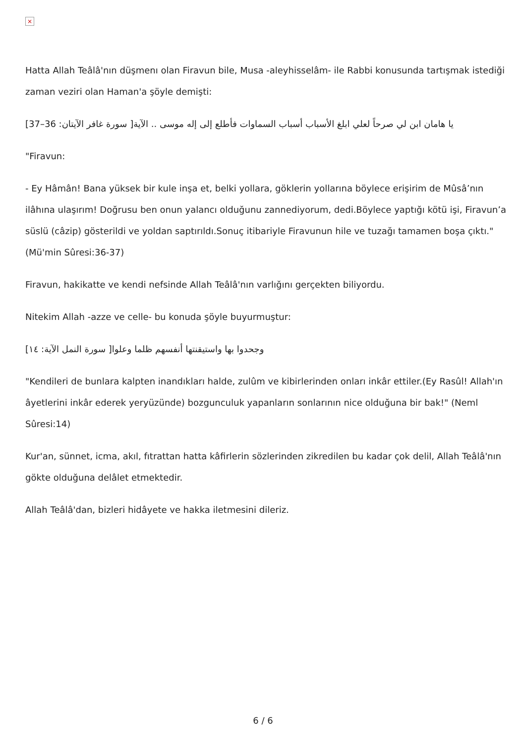×
Hatta Allah Teâlâ'nın düşmenı olan Firavun bile, Musa -aleyhisselâm- ile Rabbi konusunda tartışmak istediği zaman veziri olan Haman'a şöyle demişti:
[يا هامان ابن لي صرحاً لعلي ابلغ الأسباب أسباب السماوات فأطلع إلى إله موسى .. الآية[ سورة غافر الآيتان: 36–37
"Firavun:
- Ey Hâmân! Bana yüksek bir kule inşa et, belki yollara, göklerin yollarına böylece erişirim de Mûsâ’nın ilâhına ulaşırım! Doğrusu ben onun yalancı olduğunu zannediyorum, dedi.Böylece yaptığı kötü işi, Firavun’a süslü (câzip) gösterildi ve yoldan saptırıldı.Sonuç itibariyle Firavunun hile ve tuzağı tamamen boşa çıktı." (Mü'min Sûresi:36-37)
Firavun, hakikatte ve kendi nefsinde Allah Teâlâ'nın varlığını gerçekten biliyordu.
Nitekim Allah -azze ve celle- bu konuda şöyle buyurmuştur:
[وجحدوا بها واستيقنتها أنفسهم ظلما وعلوا[ سورة النمل الآية: ١٤
"Kendileri de bunlara kalpten inandıkları halde, zulûm ve kibirlerinden onları inkâr ettiler.(Ey Rasûl! Allah'ın âyetlerini inkâr ederek yeryüzünde) bozgunculuk yapanların sonlarının nice olduğuna bir bak!" (Neml Sûresi:14)
Kur'an, sünnet, icma, akıl, fıtrattan hatta kâfirlerin sözlerinden zikredilen bu kadar çok delil, Allah Teâlâ'nın gökte olduğuna delâlet etmektedir.
Allah Teâlâ'dan, bizleri hidâyete ve hakka iletmesini dileriz.
6 / 6